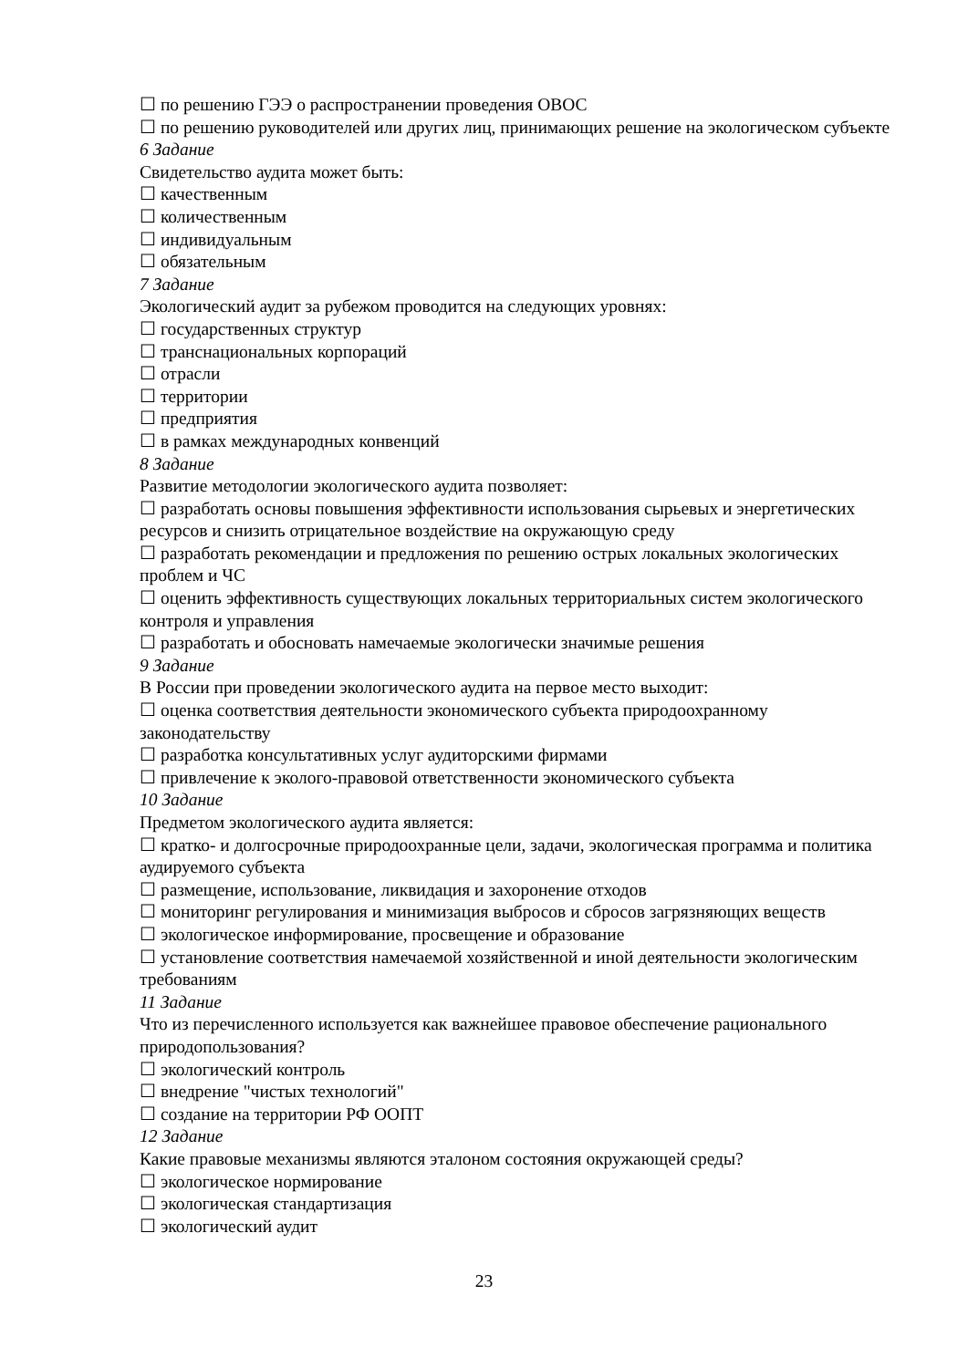☐ по решению ГЭЭ о распространении проведения ОВОС
☐ по решению руководителей или других лиц, принимающих решение на экологическом субъекте
6 Задание
Свидетельство аудита может быть:
☐ качественным
☐ количественным
☐ индивидуальным
☐ обязательным
7 Задание
Экологический аудит за рубежом проводится на следующих уровнях:
☐ государственных структур
☐ транснациональных корпораций
☐ отрасли
☐ территории
☐ предприятия
☐ в рамках международных конвенций
8 Задание
Развитие методологии экологического аудита позволяет:
☐ разработать основы повышения эффективности использования сырьевых и энергетических ресурсов и снизить отрицательное воздействие на окружающую среду
☐ разработать рекомендации и предложения по решению острых локальных экологических проблем и ЧС
☐ оценить эффективность существующих локальных территориальных систем экологического контроля и управления
☐ разработать и обосновать намечаемые экологически значимые решения
9 Задание
В России при проведении экологического аудита на первое место выходит:
☐ оценка соответствия деятельности экономического субъекта природоохранному законодательству
☐ разработка консультативных услуг аудиторскими фирмами
☐ привлечение к эколого-правовой ответственности экономического субъекта
10 Задание
Предметом экологического аудита является:
☐ кратко- и долгосрочные природоохранные цели, задачи, экологическая программа и политика аудируемого субъекта
☐ размещение, использование, ликвидация и захоронение отходов
☐ мониторинг регулирования и минимизация выбросов и сбросов загрязняющих веществ
☐ экологическое информирование, просвещение и образование
☐ установление соответствия намечаемой хозяйственной и иной деятельности экологическим требованиям
11 Задание
Что из перечисленного используется как важнейшее правовое обеспечение рационального природопользования?
☐ экологический контроль
☐ внедрение "чистых технологий"
☐ создание на территории РФ ООПТ
12 Задание
Какие правовые механизмы являются эталоном состояния окружающей среды?
☐ экологическое нормирование
☐ экологическая стандартизация
☐ экологический аудит
23